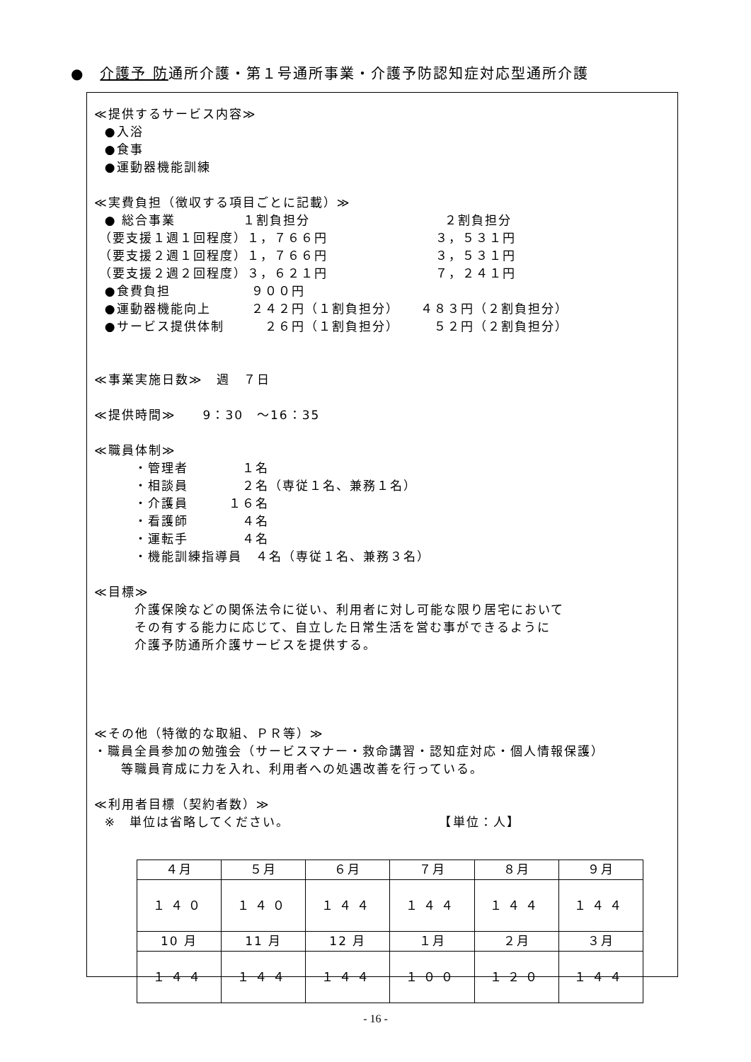●　介護予 防通所介護・第１号通所事業・介護予防認知症対応型通所介護
≪提供するサービス内容≫ ●入浴 ●食事 ●運動器機能訓練 ≪実費負担（徴収する項目ごとに記載）≫ ● 総合事業　　　　　１割負担分　　　　　　　　　　２割負担分 （要支援１週１回程度）１，７６６円　　　　　　　　３，５３１円 （要支援２週１回程度）１，７６６円　　　　　　　　３，５３１円 （要支援２週２回程度）３，６２１円　　　　　　　　７，２４１円 ●食費負担　　　　　　９００円 ●運動器機能向上　　　２４２円（１割負担分）　　４８３円（２割負担分） ●サービス提供体制　　　２６円（１割負担分）　　　５２円（２割負担分） ≪事業実施日数≫　週　７日 ≪提供時間≫　　9：30　～16：35 ≪職員体制≫ 　　　・管理者　　　　１名 　　　・相談員　　　　２名（専従１名、兼務１名） 　　　・介護員　　　１６名 　　　・看護師　　　　４名 　　　・運転手　　　　４名 　　　・機能訓練指導員　４名（専従１名、兼務３名） ≪目標≫ 　　　介護保険などの関係法令に従い、利用者に対し可能な限り居宅において 　　　その有する能力に応じて、自立した日常生活を営む事ができるように 　　　介護予防通所介護サービスを提供する。 ≪その他（特徴的な取組、ＰＲ等）≫ ・職員全員参加の勉強会（サービスマナー・救命講習・認知症対応・個人情報保護） 　　等職員育成に力を入れ、利用者への処遇改善を行っている。 ≪利用者目標（契約者数）≫ ※　単位は省略してください。　　　　　　　　　　　　【単位：人】
| ４月 | ５月 | ６月 | ７月 | ８月 | ９月 |
| １４０ | １４０ | １４４ | １４４ | １４４ | １４４ |
| 10 月 | 11 月 | 12 月 | １月 | ２月 | ３月 |
| １４４ | １４４ | １４４ | １００ | １２０ | １４４ |
- 16 -